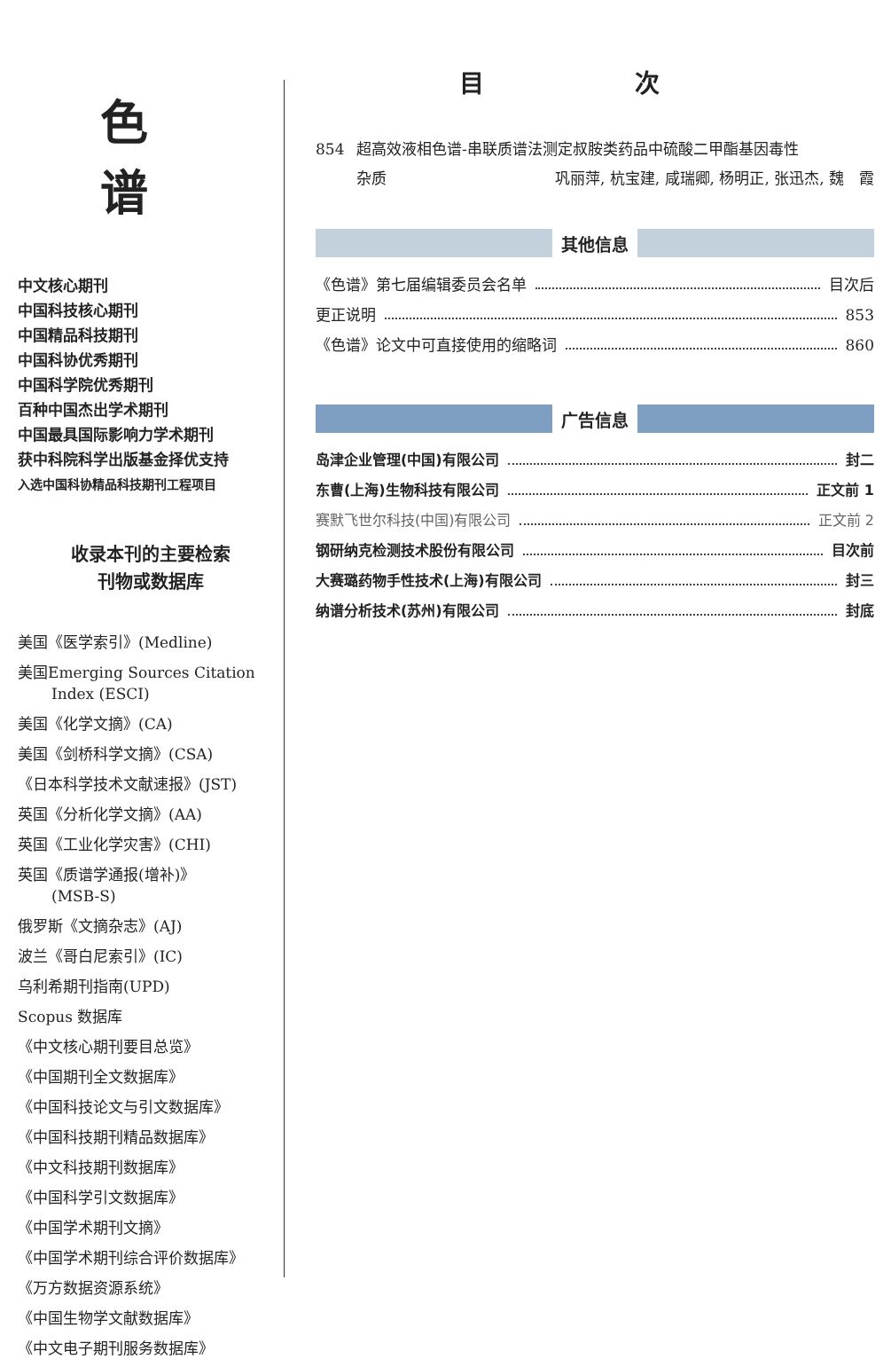色 谱
中文核心期刊
中国科技核心期刊
中国精品科技期刊
中国科协优秀期刊
中国科学院优秀期刊
百种中国杰出学术期刊
中国最具国际影响力学术期刊
获中科院科学出版基金择优支持
入选中国科协精品科技期刊工程项目
收录本刊的主要检索
刊物或数据库
美国《医学索引》(Medline)
美国Emerging Sources Citation
Index (ESCI)
美国《化学文摘》(CA)
美国《剑桥科学文摘》(CSA)
《日本科学技术文献速报》(JST)
英国《分析化学文摘》(AA)
英国《工业化学灾害》(CHI)
英国《质谱学通报(增补)》
(MSB-S)
俄罗斯《文摘杂志》(AJ)
波兰《哥白尼索引》(IC)
乌利希期刊指南(UPD)
Scopus 数据库
《中文核心期刊要目总览》
《中国期刊全文数据库》
《中国科技论文与引文数据库》
《中国科技期刊精品数据库》
《中文科技期刊数据库》
《中国科学引文数据库》
《中国学术期刊文摘》
《中国学术期刊综合评价数据库》
《万方数据资源系统》
《中国生物学文献数据库》
《中文电子期刊服务数据库》
目 次
854 超高效液相色谱-串联质谱法测定叔胺类药品中硫酸二甲酯基因毒性
杂质 巩丽萍, 杭宝建, 咸瑞卿, 杨明正, 张迅杰, 魏　霞
其他信息
《色谱》第七届编辑委员会名单 目次后
更正说明 853
《色谱》论文中可直接使用的缩略词 860
广告信息
岛津企业管理(中国)有限公司 封二
东曹(上海)生物科技有限公司 正文前 1
赛默飞世尔科技(中国)有限公司 正文前 2
钢研纳克检测技术股份有限公司 目次前
大赛璐药物手性技术(上海)有限公司 封三
纳谱分析技术(苏州)有限公司 封底